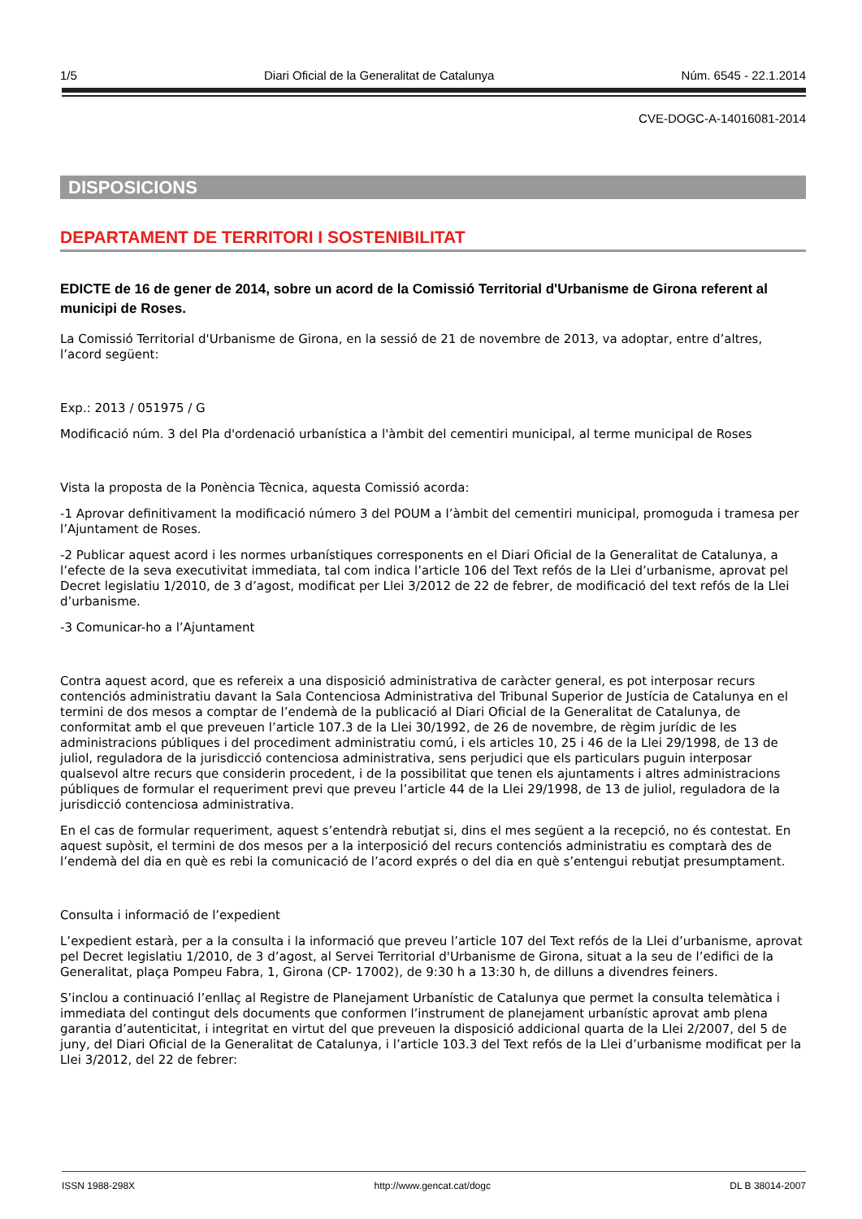1/5 Diari Oficial de la Generalitat de Catalunya Núm. 6545 - 22.1.2014
CVE-DOGC-A-14016081-2014
DISPOSICIONS
DEPARTAMENT DE TERRITORI I SOSTENIBILITAT
EDICTE de 16 de gener de 2014, sobre un acord de la Comissió Territorial d'Urbanisme de Girona referent al municipi de Roses.
La Comissió Territorial d'Urbanisme de Girona, en la sessió de 21 de novembre de 2013, va adoptar, entre d’altres, l’acord següent:
Exp.: 2013 / 051975 / G
Modificació núm. 3 del Pla d'ordenació urbanística a l'àmbit del cementiri municipal, al terme municipal de Roses
Vista la proposta de la Ponència Tècnica, aquesta Comissió acorda:
-1 Aprovar definitivament la modificació número 3 del POUM a l’àmbit del cementiri municipal, promoguda i tramesa per l’Ajuntament de Roses.
-2 Publicar aquest acord i les normes urbanístiques corresponents en el Diari Oficial de la Generalitat de Catalunya, a l’efecte de la seva executivitat immediata, tal com indica l’article 106 del Text refós de la Llei d’urbanisme, aprovat pel Decret legislatiu 1/2010, de 3 d’agost, modificat per Llei 3/2012 de 22 de febrer, de modificació del text refós de la Llei d’urbanisme.
-3 Comunicar-ho a l’Ajuntament
Contra aquest acord, que es refereix a una disposició administrativa de caràcter general, es pot interposar recurs contenciós administratiu davant la Sala Contenciosa Administrativa del Tribunal Superior de Justícia de Catalunya en el termini de dos mesos a comptar de l’endemà de la publicació al Diari Oficial de la Generalitat de Catalunya, de conformitat amb el que preveuen l’article 107.3 de la Llei 30/1992, de 26 de novembre, de règim jurídic de les administracions públiques i del procediment administratiu comú, i els articles 10, 25 i 46 de la Llei 29/1998, de 13 de juliol, reguladora de la jurisdicció contenciosa administrativa, sens perjudici que els particulars puguin interposar qualsevol altre recurs que considerin procedent, i de la possibilitat que tenen els ajuntaments i altres administracions públiques de formular el requeriment previ que preveu l’article 44 de la Llei 29/1998, de 13 de juliol, reguladora de la jurisdicció contenciosa administrativa.
En el cas de formular requeriment, aquest s’entendrà rebutjat si, dins el mes següent a la recepció, no és contestat. En aquest supòsit, el termini de dos mesos per a la interposició del recurs contenciós administratiu es comptarà des de l’endemà del dia en què es rebi la comunicació de l’acord exprés o del dia en què s’entengui rebutjat presumptament.
Consulta i informació de l’expedient
L’expedient estarà, per a la consulta i la informació que preveu l’article 107 del Text refós de la Llei d’urbanisme, aprovat pel Decret legislatiu 1/2010, de 3 d’agost, al Servei Territorial d'Urbanisme de Girona, situat a la seu de l’edifici de la Generalitat, plaça Pompeu Fabra, 1, Girona (CP- 17002), de 9:30 h a 13:30 h, de dilluns a divendres feiners.
S’inclou a continuació l’enllaç al Registre de Planejament Urbanístic de Catalunya que permet la consulta telemàtica i immediata del contingut dels documents que conformen l’instrument de planejament urbanístic aprovat amb plena garantia d’autenticitat, i integritat en virtut del que preveuen la disposició addicional quarta de la Llei 2/2007, del 5 de juny, del Diari Oficial de la Generalitat de Catalunya, i l’article 103.3 del Text refós de la Llei d’urbanisme modificat per la Llei 3/2012, del 22 de febrer:
ISSN 1988-298X http://www.gencat.cat/dogc DL B 38014-2007